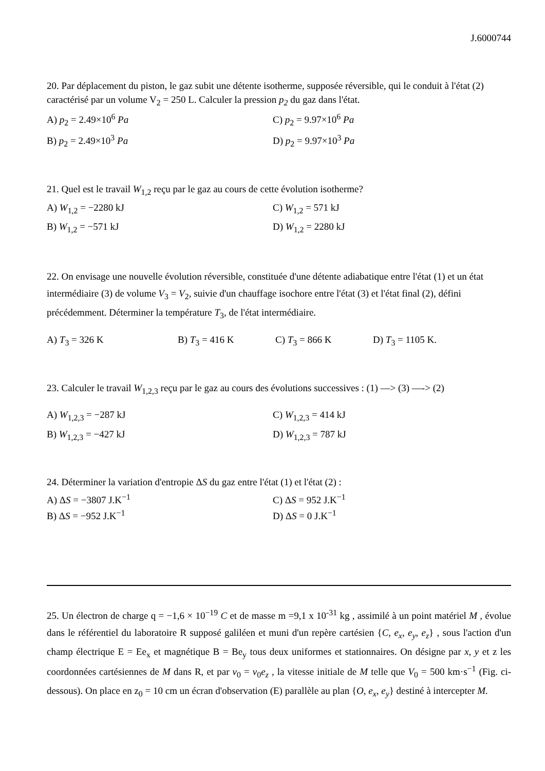J.6000744
20. Par déplacement du piston, le gaz subit une détente isotherme, supposée réversible, qui le conduit à l'état (2) caractérisé par un volume V<sub>2</sub> = 250 L. Calculer la pression p<sub>2</sub> du gaz dans l'état.
A) p<sub>2</sub> = 2.49×10<sup>6</sup> Pa
C) p<sub>2</sub> = 9.97×10<sup>6</sup> Pa
B) p<sub>2</sub> = 2.49×10<sup>3</sup> Pa
D) p<sub>2</sub> = 9.97×10<sup>3</sup> Pa
21. Quel est le travail W<sub>1,2</sub> reçu par le gaz au cours de cette évolution isotherme?
A) W<sub>1,2</sub> = −2280 kJ
C) W<sub>1,2</sub> = 571 kJ
B) W<sub>1,2</sub> = −571 kJ
D) W<sub>1,2</sub> = 2280 kJ
22. On envisage une nouvelle évolution réversible, constituée d'une détente adiabatique entre l'état (1) et un état intermédiaire (3) de volume V<sub>3</sub> = V<sub>2</sub>, suivie d'un chauffage isochore entre l'état (3) et l'état final (2), défini précédemment. Déterminer la température T<sub>3</sub>, de l'état intermédiaire.
A) T<sub>3</sub> = 326 K
B) T<sub>3</sub> = 416 K
C) T<sub>3</sub> = 866 K
D) T<sub>3</sub> = 1105 K.
23. Calculer le travail W<sub>1,2,3</sub> reçu par le gaz au cours des évolutions successives : (1) —> (3) —-> (2)
A) W<sub>1,2,3</sub> = −287 kJ
C) W<sub>1,2,3</sub> = 414 kJ
B) W<sub>1,2,3</sub> = −427 kJ
D) W<sub>1,2,3</sub> = 787 kJ
24. Déterminer la variation d'entropie ΔS du gaz entre l'état (1) et l'état (2) :
A) ΔS = −3807 J.K<sup>−1</sup>
C) ΔS = 952 J.K<sup>−1</sup>
B) ΔS = −952 J.K<sup>−1</sup>
D) ΔS = 0 J.K<sup>−1</sup>
25. Un électron de charge q = −1,6 × 10<sup>−19</sup> C et de masse m =9,1 x 10<sup>-31</sup> kg , assimilé à un point matériel M , évolue dans le référentiel du laboratoire R supposé galiléen et muni d'un repère cartésien {C, e<sub>x</sub>, e<sub>y</sub>, e<sub>z</sub>} , sous l'action d'un champ électrique E = Ee<sub>x</sub> et magnétique B = Be<sub>y</sub> tous deux uniformes et stationnaires. On désigne par x, y et z les coordonnées cartésiennes de M dans R, et par v<sub>0</sub> = v<sub>0</sub>e<sub>z</sub> , la vitesse initiale de M telle que V<sub>0</sub> = 500 km·s<sup>−1</sup> (Fig. ci-dessous). On place en z<sub>0</sub> = 10 cm un écran d'observation (E) parallèle au plan {O, e<sub>x</sub>, e<sub>y</sub>} destiné à intercepter M.